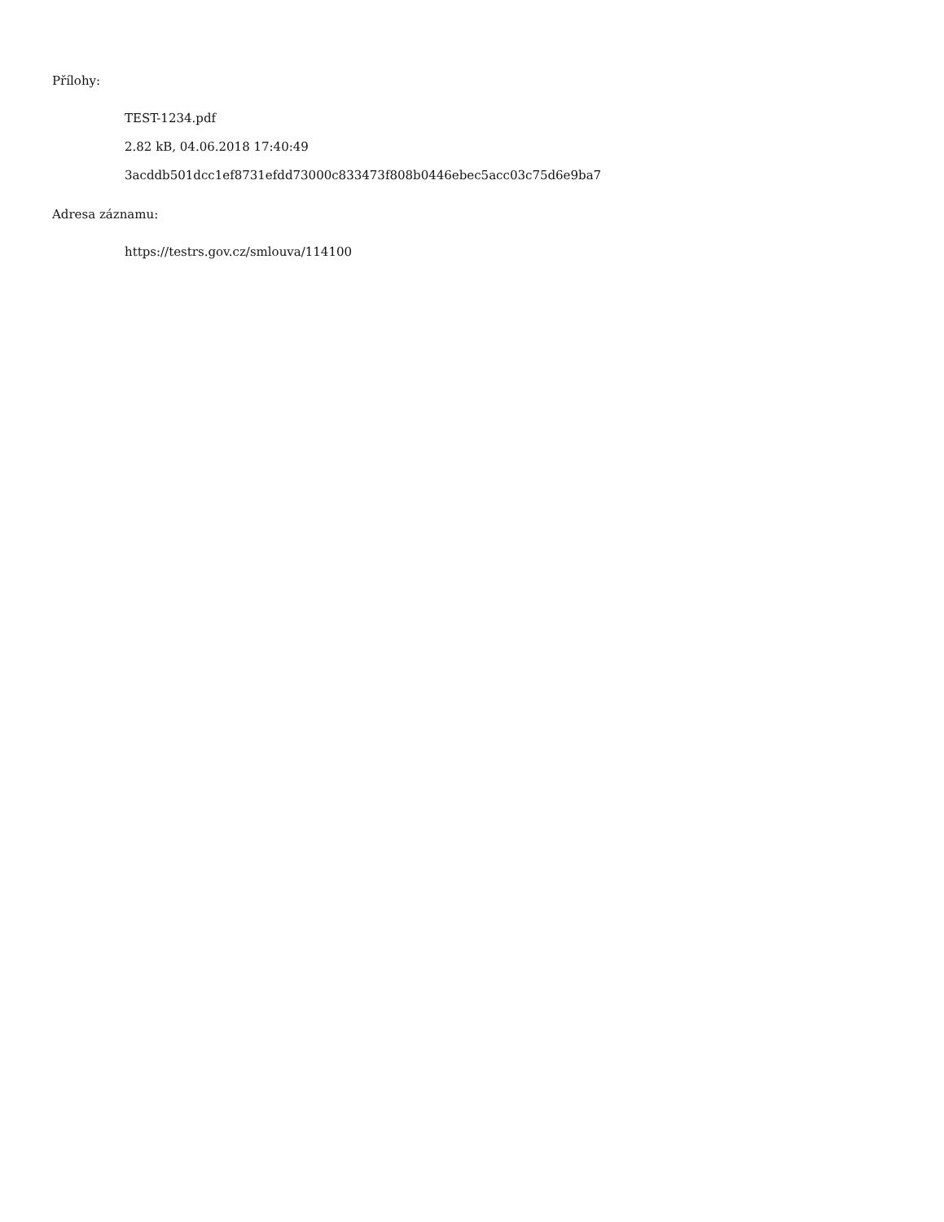Přílohy:
TEST-1234.pdf
2.82 kB, 04.06.2018 17:40:49
3acddb501dcc1ef8731efdd73000c833473f808b0446ebec5acc03c75d6e9ba7
Adresa záznamu:
https://testrs.gov.cz/smlouva/114100